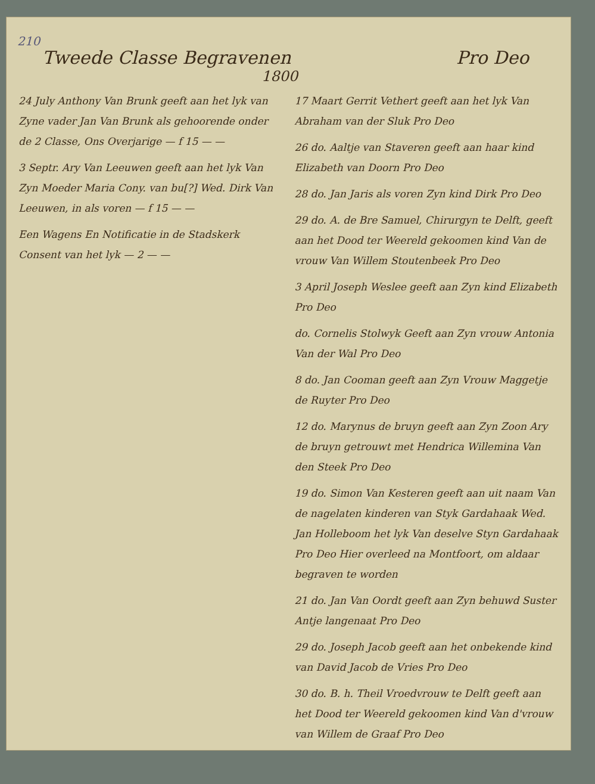210
Tweede Classe Begravenen Pro Deo
1800
24 July Anthony Van Brunk geeft aan het lyk van Zyne vader Jan Van Brunk als gehoorende onder de 2 Classe, Ons Overjarige — f 15 — —
3 Septr. Ary Van Leeuwen geeft aan het lyk Van Zyn Moeder Maria Cony. van bu[?] Wed. Dirk Van Leeuwen, in als voren — f 15 — —
Een Wagens En Notificatie in de Stadskerk Consent van het lyk — 2 — —
17 Maart Gerrit Vethert geeft aan het lyk Van Abraham van der Sluk Pro Deo
26 do. Aaltje van Staveren geeft aan haar kind Elizabeth van Doorn Pro Deo
28 do. Jan Jaris als voren Zyn kind Dirk Pro Deo
29 do. A. de Bre Samuel, Chirurgyn te Delft, geeft aan het Dood ter Weereld gekoomen kind Van de vrouw Van Willem Stoutenbeek Pro Deo
3 April Joseph Weslee geeft aan Zyn kind Elizabeth Pro Deo
do. Cornelis Stolwyk Geeft aan Zyn vrouw Antonia Van der Wal Pro Deo
8 do. Jan Cooman geeft aan Zyn Vrouw Maggetje de Ruyter Pro Deo
12 do. Marynus de bruyn geeft aan Zyn Zoon Ary de bruyn getrouwt met Hendrica Willemina Van den Steek Pro Deo
19 do. Simon Van Kesteren geeft aan uit naam Van de nagelaten kinderen van Styk Gardahaak Wed. Jan Holleboom het lyk Van deselve Styn Gardahaak Pro Deo Hier overleed na Montfoort, om aldaar begraven te worden
21 do. Jan Van Oordt geeft aan Zyn behuwd Suster Antje langenaat Pro Deo
29 do. Joseph Jacob geeft aan het onbekende kind van David Jacob de Vries Pro Deo
30 do. B. h. Theil Vroedvrouw te Delft geeft aan het Dood ter Weereld gekoomen kind Van d'vrouw van Willem de Graaf Pro Deo